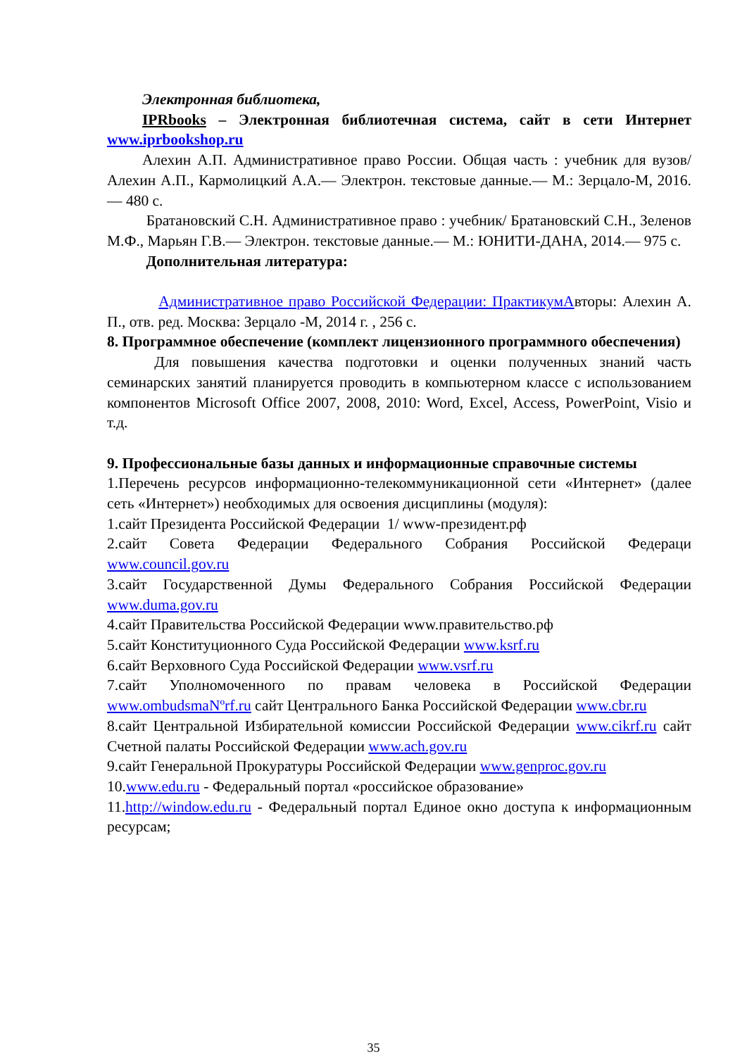Электронная библиотека,
IPRbooks – Электронная библиотечная система, сайт в сети Интернет www.iprbookshop.ru
Алехин А.П. Административное право России. Общая часть : учебник для вузов/ Алехин А.П., Кармолицкий А.А.— Электрон. текстовые данные.— М.: Зерцало-М, 2016.— 480 c.
Братановский С.Н. Административное право : учебник/ Братановский С.Н., Зеленов М.Ф., Марьян Г.В.— Электрон. текстовые данные.— М.: ЮНИТИ-ДАНА, 2014.— 975 c.
Дополнительная литература:
Административное право Российской Федерации: Практикум Авторы: Алехин А. П., отв. ред. Москва: Зерцало -М, 2014 г. , 256 с.
8. Программное обеспечение (комплект лицензионного программного обеспечения)
Для повышения качества подготовки и оценки полученных знаний часть семинарских занятий планируется проводить в компьютерном классе с использованием компонентов Microsoft Office 2007, 2008, 2010: Word, Excel, Access, PowerPoint, Visio и т.д.
9. Профессиональные базы данных и информационные справочные системы
1.Перечень ресурсов информационно-телекоммуникационной сети «Интернет» (далее сеть «Интернет») необходимых для освоения дисциплины (модуля):
1.сайт Президента Российской Федерации 1/ www-президент.рф
2.сайт Совета Федерации Федерального Собрания Российской Федераци www.council.gov.ru
3.сайт Государственной Думы Федерального Собрания Российской Федерации www.duma.gov.ru
4.сайт Правительства Российской Федерации www.правительство.рф
5.сайт Конституционного Суда Российской Федерации www.ksrf.ru
6.сайт Верховного Суда Российской Федерации www.vsrf.ru
7.сайт Уполномоченного по правам человека в Российской Федерации www.ombudsmaNºrf.ru сайт Центрального Банка Российской Федерации www.cbr.ru
8.сайт Центральной Избирательной комиссии Российской Федерации www.cikrf.ru сайт Счетной палаты Российской Федерации www.ach.gov.ru
9.сайт Генеральной Прокуратуры Российской Федерации www.genproc.gov.ru
10.www.edu.ru - Федеральный портал «российское образование»
11.http://window.edu.ru - Федеральный портал Единое окно доступа к информационным ресурсам;
35